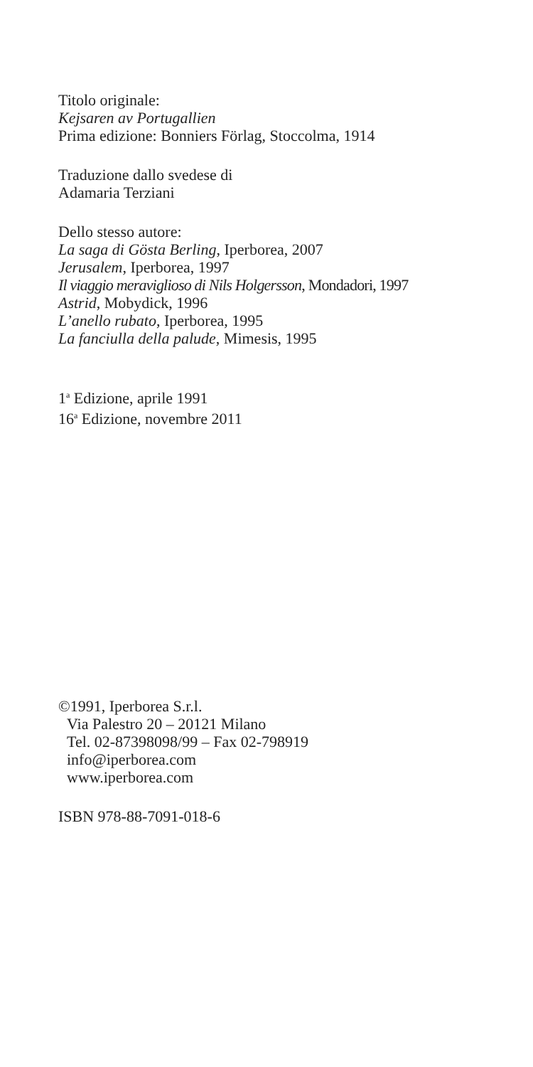Titolo originale:
Kejsaren av Portugallien
Prima edizione: Bonniers Förlag, Stoccolma, 1914
Traduzione dallo svedese di
Adamaria Terziani
Dello stesso autore:
La saga di Gösta Berling, Iperborea, 2007
Jerusalem, Iperborea, 1997
Il viaggio meraviglioso di Nils Holgersson, Mondadori, 1997
Astrid, Mobydick, 1996
L’anello rubato, Iperborea, 1995
La fanciulla della palude, Mimesis, 1995
1<sup>a</sup> Edizione, aprile 1991
16<sup>a</sup> Edizione, novembre 2011
©1991, Iperborea S.r.l.
Via Palestro 20 – 20121 Milano
Tel. 02-87398098/99 – Fax 02-798919
info@iperborea.com
www.iperborea.com
ISBN 978-88-7091-018-6